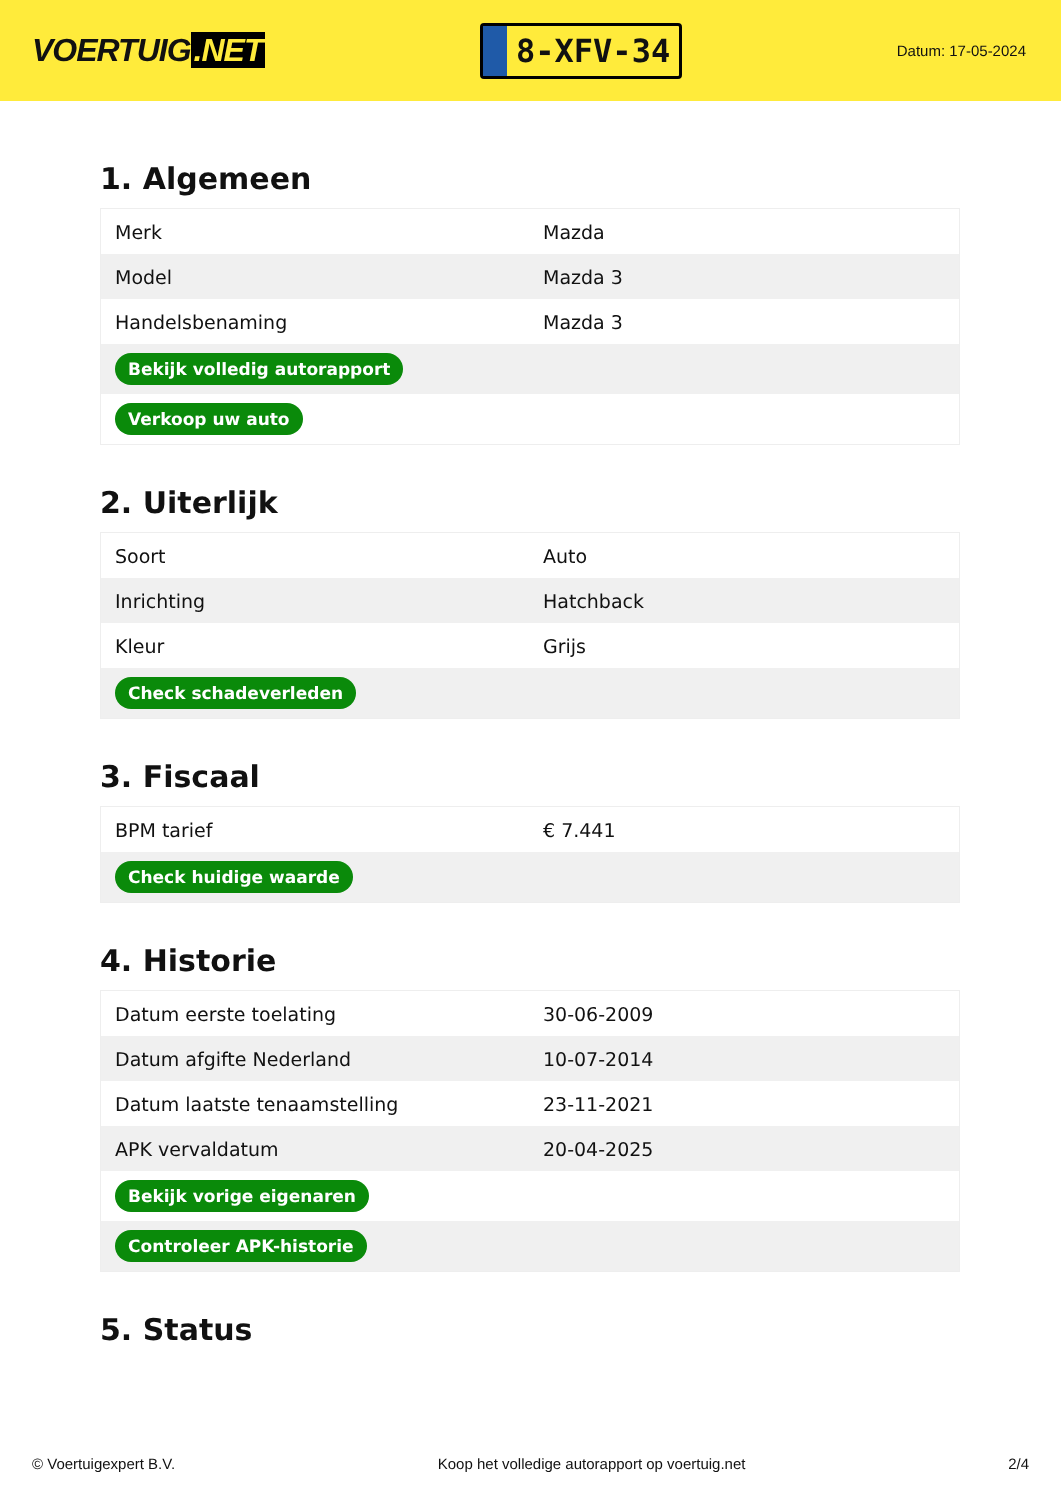VOERTUIG.NET
8-XFV-34
Datum: 17-05-2024
1. Algemeen
| Merk | Mazda |
| Model | Mazda 3 |
| Handelsbenaming | Mazda 3 |
| Bekijk volledig autorapport | |
| Verkoop uw auto | |
2. Uiterlijk
| Soort | Auto |
| Inrichting | Hatchback |
| Kleur | Grijs |
| Check schadeverleden | |
3. Fiscaal
| BPM tarief | € 7.441 |
| Check huidige waarde | |
4. Historie
| Datum eerste toelating | 30-06-2009 |
| Datum afgifte Nederland | 10-07-2014 |
| Datum laatste tenaamstelling | 23-11-2021 |
| APK vervaldatum | 20-04-2025 |
| Bekijk vorige eigenaren | |
| Controleer APK-historie | |
5. Status
© Voertuigexpert B.V. Koop het volledige autorapport op voertuig.net 2/4